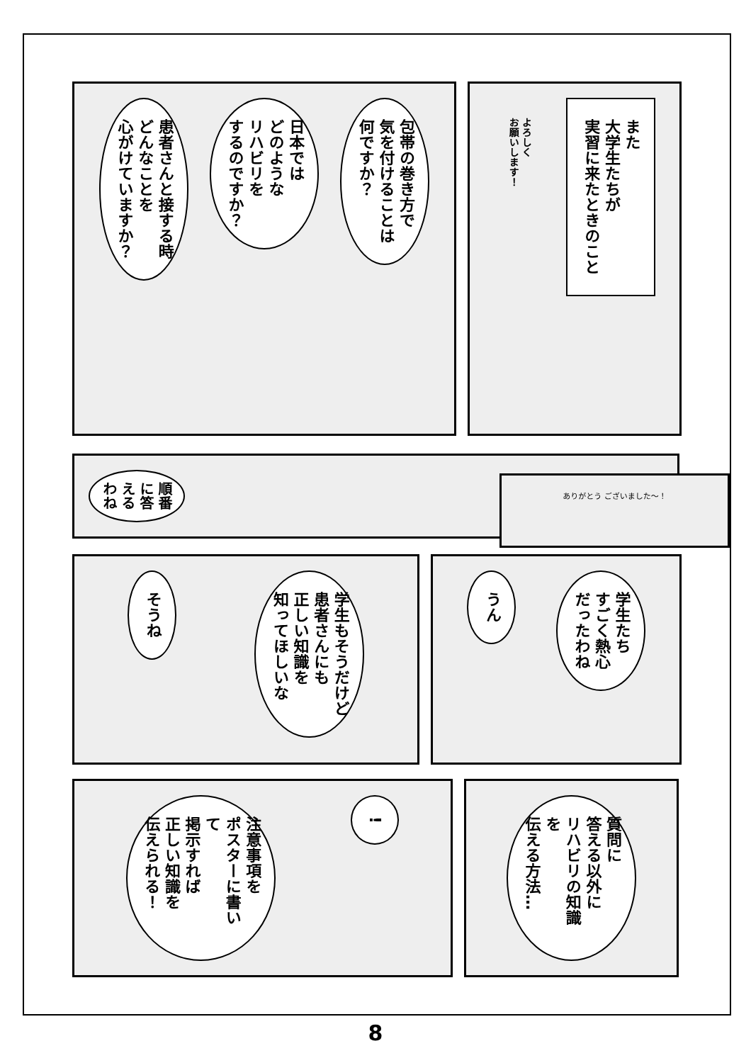包帯の巻き方で
気を付けることは
何ですか？
日本では
どのような
リハビリを
するのですか？
患者さんと接する時
どんなことを
心がけていますか？
また
大学生たちが
実習に来たときのこと
よろしく
お願いします！
順番に答えるわね
ありがとう ございました～！
学生もそうだけど
患者さんにも
正しい知識を
知ってほしいな
そうね
学生たち
すごく熱心
だったわね
うん
!
注意事項を
ポスターに書いて
掲示すれば
正しい知識を
伝えられる！
質問に
答える以外に
リハビリの知識を
伝える方法…
8